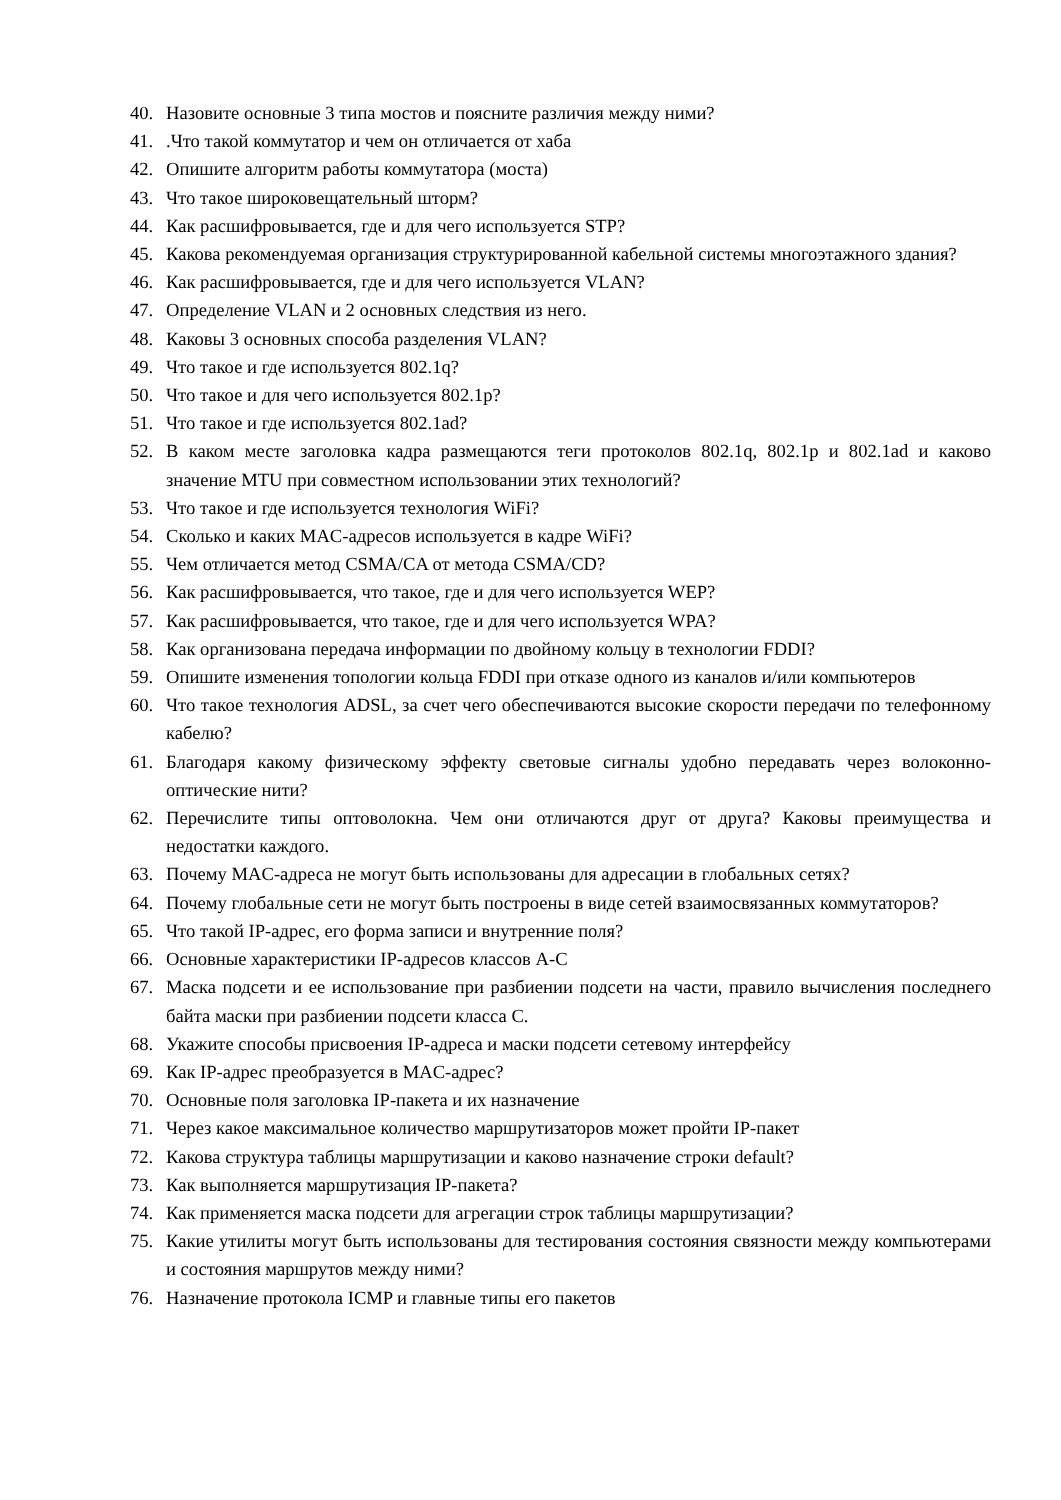40. Назовите основные 3 типа мостов и поясните различия между ними?
41. .Что такой коммутатор и чем он отличается от хаба
42. Опишите алгоритм работы коммутатора (моста)
43. Что такое широковещательный шторм?
44. Как расшифровывается, где и для чего используется STP?
45. Какова рекомендуемая организация структурированной кабельной системы многоэтажного здания?
46. Как расшифровывается, где и для чего используется VLAN?
47. Определение VLAN и 2 основных следствия из него.
48. Каковы 3 основных способа разделения VLAN?
49. Что такое и где используется 802.1q?
50. Что такое и для чего используется 802.1p?
51. Что такое и где используется 802.1ad?
52. В каком месте заголовка кадра размещаются теги протоколов 802.1q, 802.1p и 802.1ad и каково значение MTU при совместном использовании этих технологий?
53. Что такое и где используется технология WiFi?
54. Сколько и каких MAC-адресов используется в кадре WiFi?
55. Чем отличается метод CSMA/CA от метода CSMA/CD?
56. Как расшифровывается, что такое, где и для чего используется WEP?
57. Как расшифровывается, что такое, где и для чего используется WPA?
58. Как организована передача информации по двойному кольцу в технологии FDDI?
59. Опишите изменения топологии кольца FDDI при отказе одного из каналов и/или компьютеров
60. Что такое технология ADSL, за счет чего обеспечиваются высокие скорости передачи по телефонному кабелю?
61. Благодаря какому физическому эффекту световые сигналы удобно передавать через волоконно-оптические нити?
62. Перечислите типы оптоволокна. Чем они отличаются друг от друга? Каковы преимущества и недостатки каждого.
63. Почему MAC-адреса не могут быть использованы для адресации в глобальных сетях?
64. Почему глобальные сети не могут быть построены в виде сетей взаимосвязанных коммутаторов?
65. Что такой IP-адрес, его форма записи и внутренние поля?
66. Основные характеристики IP-адресов классов A-C
67. Маска подсети и ее использование при разбиении подсети на части, правило вычисления последнего байта маски при разбиении подсети класса С.
68. Укажите способы присвоения IP-адреса и маски подсети сетевому интерфейсу
69. Как IP-адрес преобразуется в MAC-адрес?
70. Основные поля заголовка IP-пакета и их назначение
71. Через какое максимальное количество маршрутизаторов может пройти IP-пакет
72. Какова структура таблицы маршрутизации и каково назначение строки default?
73. Как выполняется маршрутизация IP-пакета?
74. Как применяется маска подсети для агрегации строк таблицы маршрутизации?
75. Какие утилиты могут быть использованы для тестирования состояния связности между компьютерами и состояния маршрутов между ними?
76. Назначение протокола ICMP и главные типы его пакетов